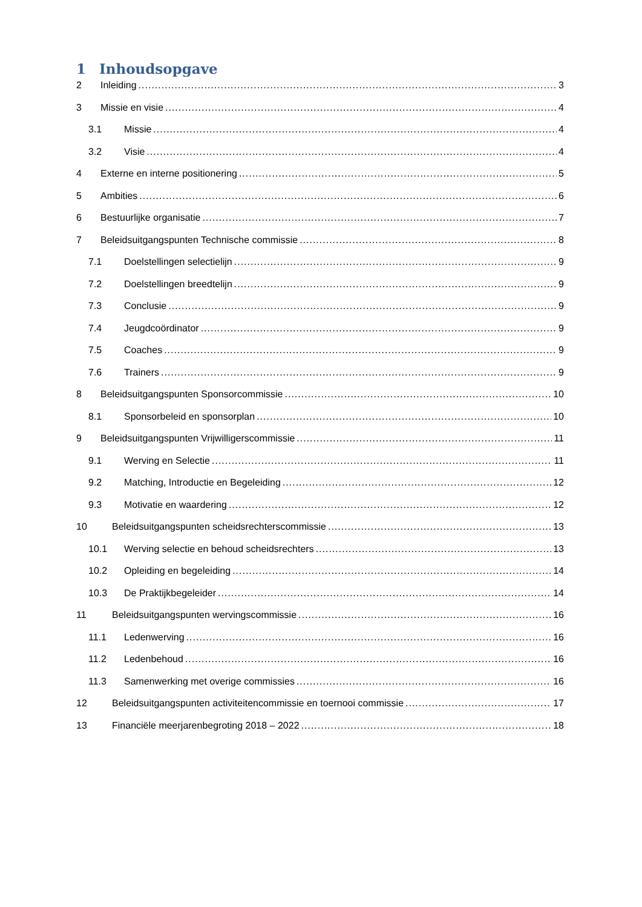1 Inhoudsopgave
2 Inleiding 3
3 Missie en visie 4
3.1 Missie 4
3.2 Visie 4
4 Externe en interne positionering 5
5 Ambities 6
6 Bestuurlijke organisatie 7
7 Beleidsuitgangspunten Technische commissie 8
7.1 Doelstellingen selectielijn 9
7.2 Doelstellingen breedtelijn 9
7.3 Conclusie 9
7.4 Jeugdcoördinator 9
7.5 Coaches 9
7.6 Trainers 9
8 Beleidsuitgangspunten Sponsorcommissie 10
8.1 Sponsorbeleid en sponsorplan 10
9 Beleidsuitgangspunten Vrijwilligerscommissie 11
9.1 Werving en Selectie 11
9.2 Matching, Introductie en Begeleiding 12
9.3 Motivatie en waardering 12
10 Beleidsuitgangspunten scheidsrechterscommissie 13
10.1 Werving selectie en behoud scheidsrechters 13
10.2 Opleiding en begeleiding 14
10.3 De Praktijkbegeleider 14
11 Beleidsuitgangspunten wervingscommissie 16
11.1 Ledenwerving 16
11.2 Ledenbehoud 16
11.3 Samenwerking met overige commissies 16
12 Beleidsuitgangspunten activiteitencommissie en toernooi commissie 17
13 Financiële meerjarenbegroting 2018 – 2022 18